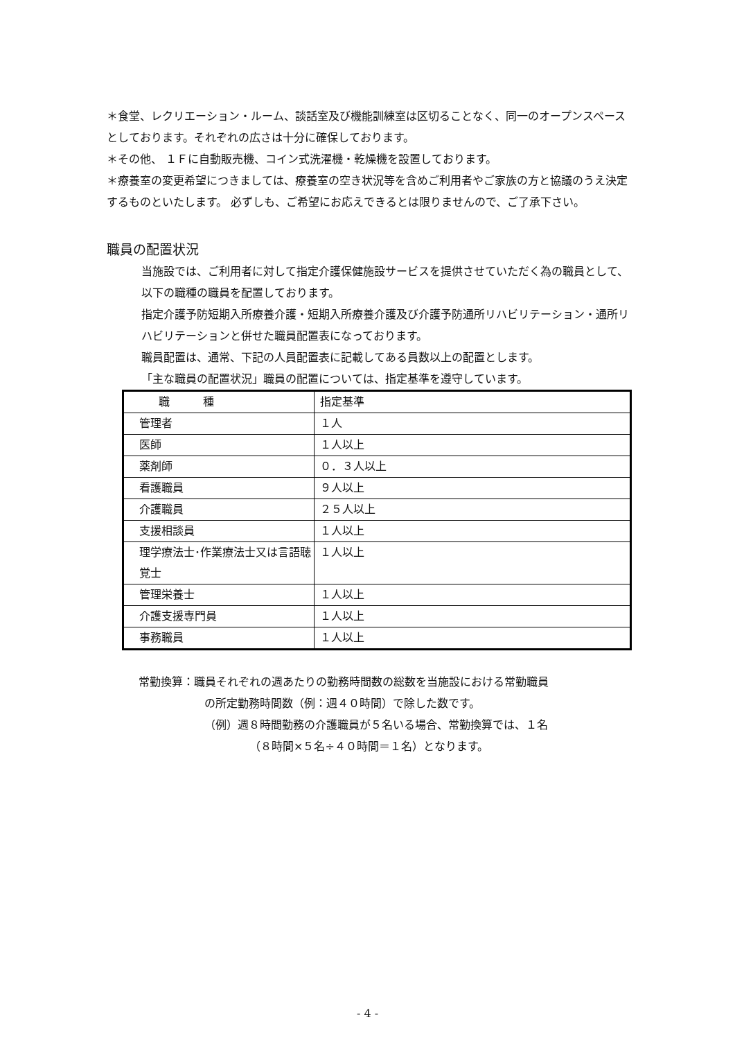＊食堂、レクリエーション・ルーム、談話室及び機能訓練室は区切ることなく、同一のオープンスペースとしております。それぞれの広さは十分に確保しております。
＊その他、 １Ｆに自動販売機、コイン式洗濯機・乾燥機を設置しております。
＊療養室の変更希望につきましては、療養室の空き状況等を含めご利用者やご家族の方と協議のうえ決定するものといたします。 必ずしも、ご希望にお応えできるとは限りませんので、ご了承下さい。
職員の配置状況
当施設では、ご利用者に対して指定介護保健施設サービスを提供させていただく為の職員として、以下の職種の職員を配置しております。
指定介護予防短期入所療養介護・短期入所療養介護及び介護予防通所リハビリテーション・通所リハビリテーションと併せた職員配置表になっております。
職員配置は、通常、下記の人員配置表に記載してある員数以上の配置とします。
「主な職員の配置状況」職員の配置については、指定基準を遵守しています。
| 職 種 | 指定基準 |
| 管理者 | １人 |
| 医師 | １人以上 |
| 薬剤師 | ０．３人以上 |
| 看護職員 | ９人以上 |
| 介護職員 | ２５人以上 |
| 支援相談員 | １人以上 |
| 理学療法士･作業療法士又は言語聴覚士 | １人以上 |
| 管理栄養士 | １人以上 |
| 介護支援専門員 | １人以上 |
| 事務職員 | １人以上 |
常勤換算：職員それぞれの週あたりの勤務時間数の総数を当施設における常勤職員
の所定勤務時間数（例：週４０時間）で除した数です。
（例）週８時間勤務の介護職員が５名いる場合、常勤換算では、１名
（８時間×５名÷４０時間＝１名）となります。
- 4 -